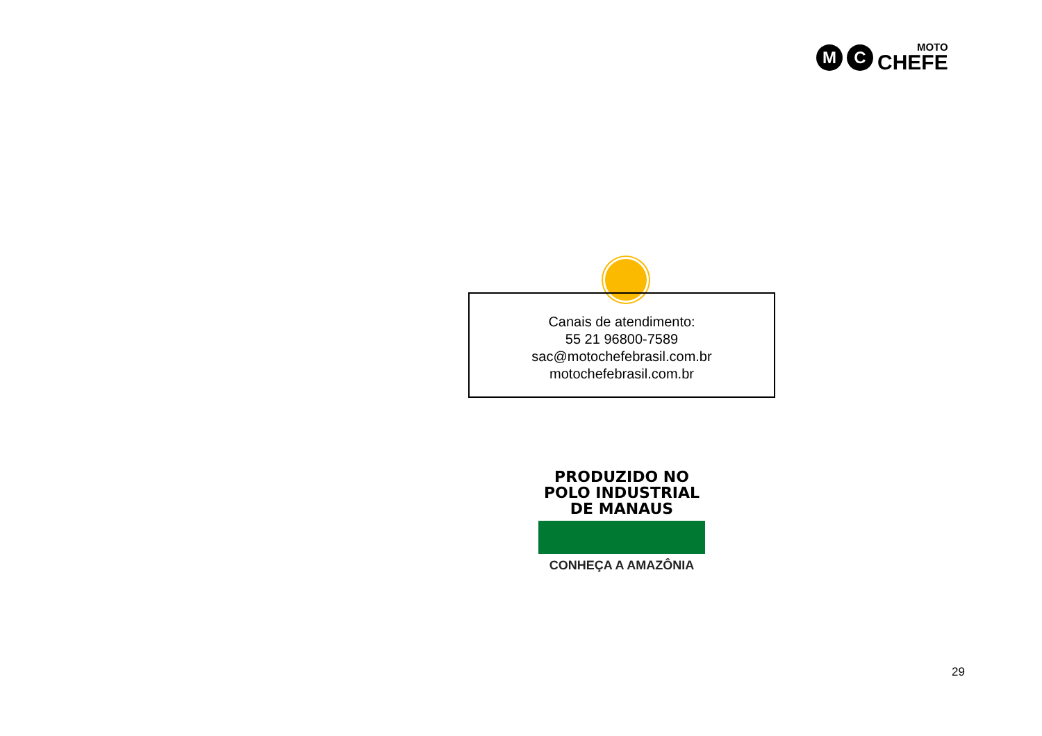M C
MOTO
CHEFE
Canais de atendimento:
55 21 96800-7589
sac@motochefebrasil.com.br
motochefebrasil.com.br
PRODUZIDO NO
POLO INDUSTRIAL
DE MANAUS
CONHEÇA A AMAZÔNIA
29